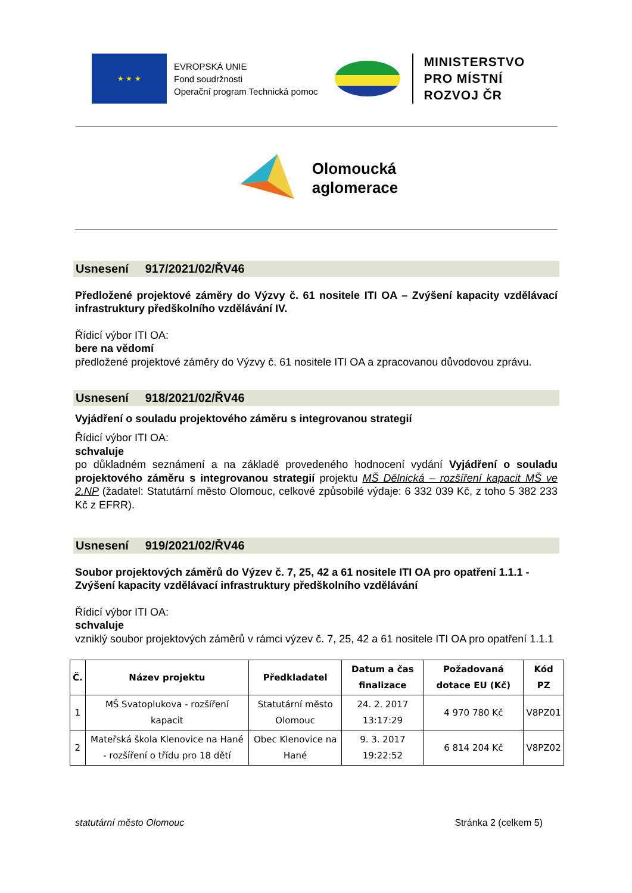★ ★ ★
EVROPSKÁ UNIE
Fond soudržnosti
Operační program Technická pomoc
MINISTERSTVO
PRO MÍSTNÍ
ROZVOJ ČR
Olomoucká
aglomerace
Usnesení 917/2021/02/ŘV46
Předložené projektové záměry do Výzvy č. 61 nositele ITI OA – Zvýšení kapacity vzdělávací infrastruktury předškolního vzdělávání IV.
Řídicí výbor ITI OA:
bere na vědomí
předložené projektové záměry do Výzvy č. 61 nositele ITI OA a zpracovanou důvodovou zprávu.
Usnesení 918/2021/02/ŘV46
Vyjádření o souladu projektového záměru s integrovanou strategií
Řídicí výbor ITI OA:
schvaluje
po důkladném seznámení a na základě provedeného hodnocení vydání Vyjádření o souladu projektového záměru s integrovanou strategií projektu MŠ Dělnická – rozšíření kapacit MŠ ve 2.NP (žadatel: Statutární město Olomouc, celkové způsobilé výdaje: 6 332 039 Kč, z toho 5 382 233 Kč z EFRR).
Usnesení 919/2021/02/ŘV46
Soubor projektových záměrů do Výzev č. 7, 25, 42 a 61 nositele ITI OA pro opatření 1.1.1 - Zvýšení kapacity vzdělávací infrastruktury předškolního vzdělávání
Řídicí výbor ITI OA:
schvaluje
vzniklý soubor projektových záměrů v rámci výzev č. 7, 25, 42 a 61 nositele ITI OA pro opatření 1.1.1
| Č. | Název projektu | Předkladatel | Datum a čas finalizace | Požadovaná dotace EU (Kč) | Kód PZ |
| --- | --- | --- | --- | --- | --- |
| 1 | MŠ Svatoplukova - rozšíření kapacit | Statutární město Olomouc | 24. 2. 2017 13:17:29 | 4 970 780 Kč | V8PZ01 |
| 2 | Mateřská škola Klenovice na Hané - rozšíření o třídu pro 18 dětí | Obec Klenovice na Hané | 9. 3. 2017 19:22:52 | 6 814 204 Kč | V8PZ02 |
statutární město Olomouc Stránka 2 (celkem 5)